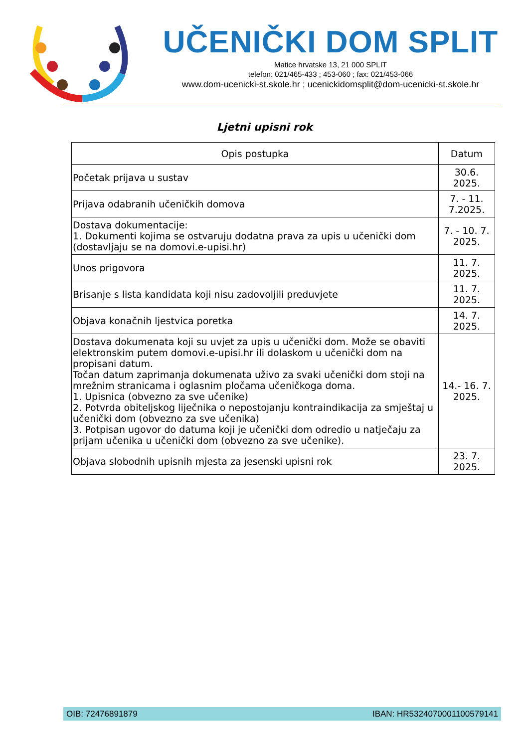UČENIČKI DOM SPLIT
Matice hrvatske 13, 21 000 SPLIT
telefon: 021/465-433 ; 453-060 ; fax: 021/453-066
www.dom-ucenicki-st.skole.hr ; ucenickidomsplit@dom-ucenicki-st.skole.hr
Ljetni upisni rok
| Opis postupka | Datum |
| --- | --- |
| Početak prijava u sustav | 30.6. 2025. |
| Prijava odabranih učeničkih domova | 7. - 11. 7.2025. |
| Dostava dokumentacije: 1. Dokumenti kojima se ostvaruju dodatna prava za upis u učenički dom (dostavljaju se na domovi.e-upisi.hr) | 7. - 10. 7. 2025. |
| Unos prigovora | 11. 7. 2025. |
| Brisanje s lista kandidata koji nisu zadovoljili preduvjete | 11. 7. 2025. |
| Objava konačnih ljestvica poretka | 14. 7. 2025. |
| Dostava dokumenata koji su uvjet za upis u učenički dom. Može se obaviti elektronskim putem domovi.e-upisi.hr ili dolaskom u učenički dom na propisani datum. Točan datum zaprimanja dokumenata uživo za svaki učenički dom stoji na mrežnim stranicama i oglasnim pločama učeničkoga doma. 1. Upisnica (obvezno za sve učenike) 2. Potvrda obiteljskog liječnika o nepostojanju kontraindikacija za smještaj u učenički dom (obvezno za sve učenika) 3. Potpisan ugovor do datuma koji je učenički dom odredio u natječaju za prijam učenika u učenički dom (obvezno za sve učenike). | 14.- 16. 7. 2025. |
| Objava slobodnih upisnih mjesta za jesenski upisni rok | 23. 7. 2025. |
OIB: 72476891879 IBAN: HR5324070001100579141